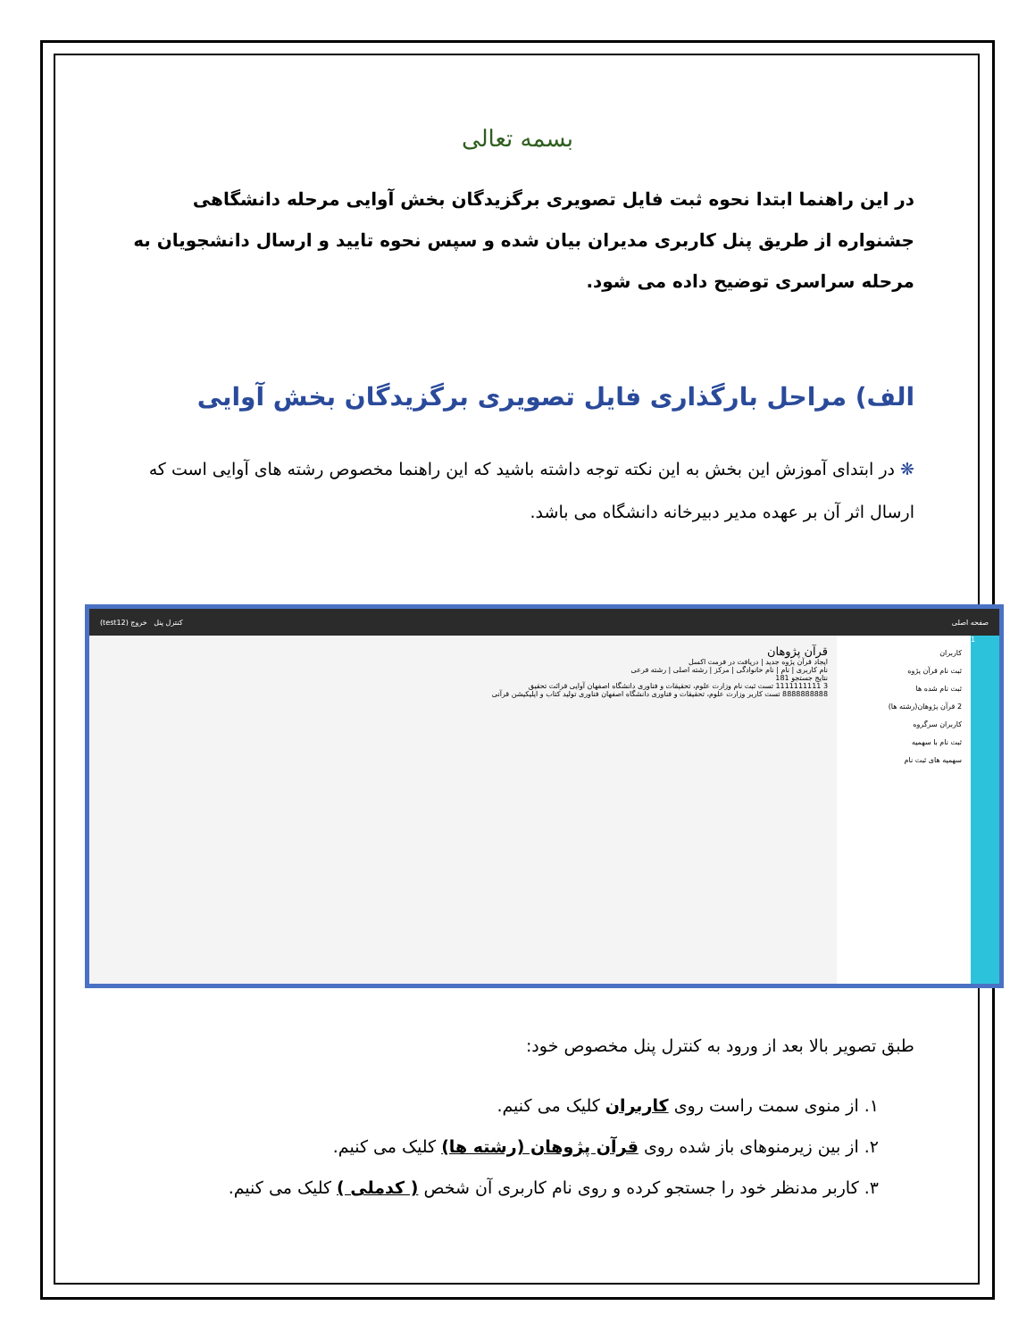بسمه تعالی
در این راهنما ابتدا نحوه ثبت فایل تصویری برگزیدگان بخش آوایی مرحله دانشگاهی جشنواره از طریق پنل کاربری مدیران بیان شده و سپس نحوه تایید و ارسال دانشجویان به مرحله سراسری توضیح داده می شود.
الف) مراحل بارگذاری فایل تصویری برگزیدگان بخش آوایی
❋ در ابتدای آموزش این بخش به این نکته توجه داشته باشید که این راهنما مخصوص رشته های آوایی است که ارسال اثر آن بر عهده مدیر دبیرخانه دانشگاه می باشد.
(test12) کنترل پنل خروج صفحه اصلی
قرآن پژوهان
ایجاد قرآن پژوه جدید | دریافت در فرمت اکسل
نام کاربری | نام | نام خانوادگی | مرکز | رشته اصلی | رشته فرعی
نتایج جستجو 181
3 1111111111 تست ثبت نام وزارت علوم، تحقیقات و فناوری دانشگاه اصفهان آوایی قرائت تحقیق
8888888888 تست کاربر وزارت علوم، تحقیقات و فناوری دانشگاه اصفهان فناوری تولید کتاب و اپلیکیشن قرآنی
کاربران
ثبت نام قرآن پژوه
ثبت نام شده ها
2 قرآن پژوهان(رشته ها)
کاربران سرگروه
ثبت نام با سهمیه
سهمیه های ثبت نام
1
طبق تصویر بالا بعد از ورود به کنترل پنل مخصوص خود:
۱. از منوی سمت راست روی کاربران کلیک می کنیم.
۲. از بین زیرمنوهای باز شده روی قرآن پژوهان (رشته ها) کلیک می کنیم.
۳. کاربر مدنظر خود را جستجو کرده و روی نام کاربری آن شخص ( کدملی ) کلیک می کنیم.